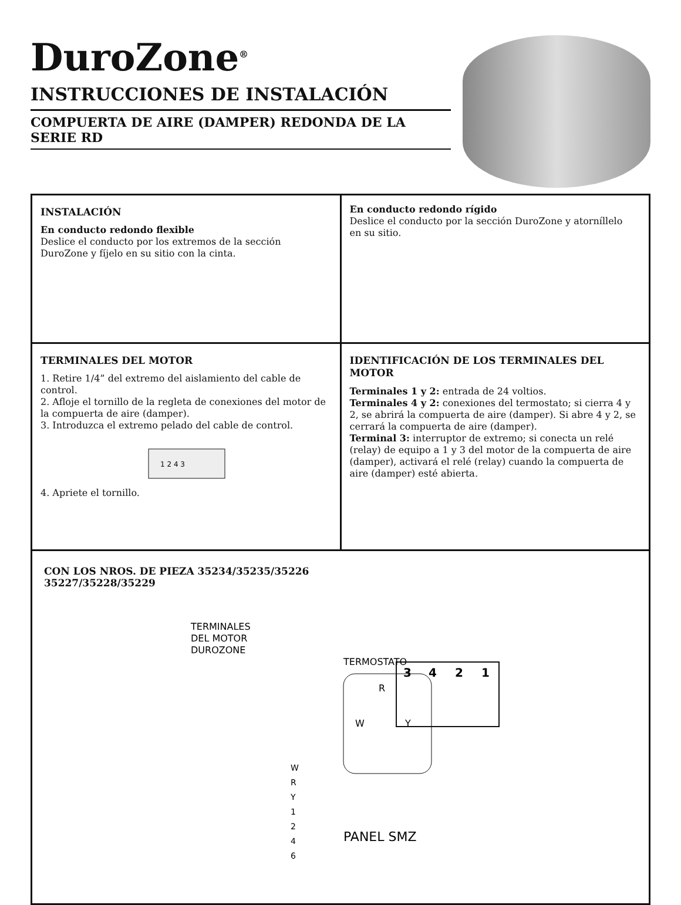DuroZone<sup>®</sup>
INSTRUCCIONES DE INSTALACIÓN
COMPUERTA DE AIRE (DAMPER) REDONDA DE LA SERIE RD
INSTALACIÓN
En conducto redondo flexible
Deslice el conducto por los extremos de la sección DuroZone y fíjelo en su sitio con la cinta.
En conducto redondo rígido
Deslice el conducto por la sección DuroZone y atorníllelo en su sitio.
TERMINALES DEL MOTOR
1. Retire 1/4” del extremo del aislamiento del cable de control.
2. Afloje el tornillo de la regleta de conexiones del motor de la compuerta de aire (damper).
3. Introduzca el extremo pelado del cable de control.
4. Apriete el tornillo.
1 2 4 3
IDENTIFICACIÓN DE LOS TERMINALES DEL MOTOR
Terminales 1 y 2: entrada de 24 voltios.
Terminales 4 y 2: conexiones del termostato; si cierra 4 y 2, se abrirá la compuerta de aire (damper). Si abre 4 y 2, se cerrará la compuerta de aire (damper).
Terminal 3: interruptor de extremo; si conecta un relé (relay) de equipo a 1 y 3 del motor de la compuerta de aire (damper), activará el relé (relay) cuando la compuerta de aire (damper) esté abierta.
CON LOS NROS. DE PIEZA 35234/35235/35226
35227/35228/35229
TERMINALES
DEL MOTOR
DUROZONE
3
4
2
1
TERMOSTATO
R
W
Y
W
R
Y
1
2
4
6
PANEL SMZ